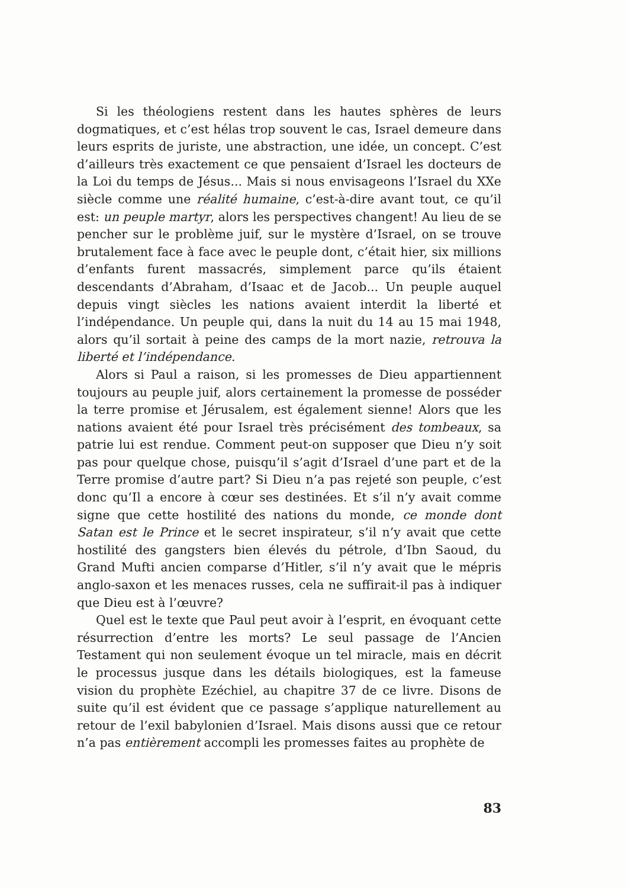Si les théologiens restent dans les hautes sphères de leurs dogmatiques, et c’est hélas trop souvent le cas, Israel demeure dans leurs esprits de juriste, une abstraction, une idée, un concept. C’est d’ailleurs très exactement ce que pensaient d’Israel les docteurs de la Loi du temps de Jésus... Mais si nous envisageons l’Israel du XXe siècle comme une réalité humaine, c’est-à-dire avant tout, ce qu’il est: un peuple martyr, alors les perspectives changent! Au lieu de se pencher sur le problème juif, sur le mystère d’Israel, on se trouve brutalement face à face avec le peuple dont, c’était hier, six millions d’enfants furent massacrés, simplement parce qu’ils étaient descendants d’Abraham, d’Isaac et de Jacob... Un peuple auquel depuis vingt siècles les nations avaient interdit la liberté et l’indépendance. Un peuple qui, dans la nuit du 14 au 15 mai 1948, alors qu’il sortait à peine des camps de la mort nazie, retrouva la liberté et l’indépendance.
Alors si Paul a raison, si les promesses de Dieu appartiennent toujours au peuple juif, alors certainement la promesse de posséder la terre promise et Jérusalem, est également sienne! Alors que les nations avaient été pour Israel très précisément des tombeaux, sa patrie lui est rendue. Comment peut-on supposer que Dieu n’y soit pas pour quelque chose, puisqu’il s’agit d’Israel d’une part et de la Terre promise d’autre part? Si Dieu n’a pas rejeté son peuple, c’est donc qu’Il a encore à cœur ses destinées. Et s’il n’y avait comme signe que cette hostilité des nations du monde, ce monde dont Satan est le Prince et le secret inspirateur, s’il n’y avait que cette hostilité des gangsters bien élevés du pétrole, d’Ibn Saoud, du Grand Mufti ancien comparse d’Hitler, s’il n’y avait que le mépris anglo-saxon et les menaces russes, cela ne suffirait-il pas à indiquer que Dieu est à l’œuvre?
Quel est le texte que Paul peut avoir à l’esprit, en évoquant cette résurrection d’entre les morts? Le seul passage de l’Ancien Testament qui non seulement évoque un tel miracle, mais en décrit le processus jusque dans les détails biologiques, est la fameuse vision du prophète Ezéchiel, au chapitre 37 de ce livre. Disons de suite qu’il est évident que ce passage s’applique naturellement au retour de l’exil babylonien d’Israel. Mais disons aussi que ce retour n’a pas entièrement accompli les promesses faites au prophète de
83